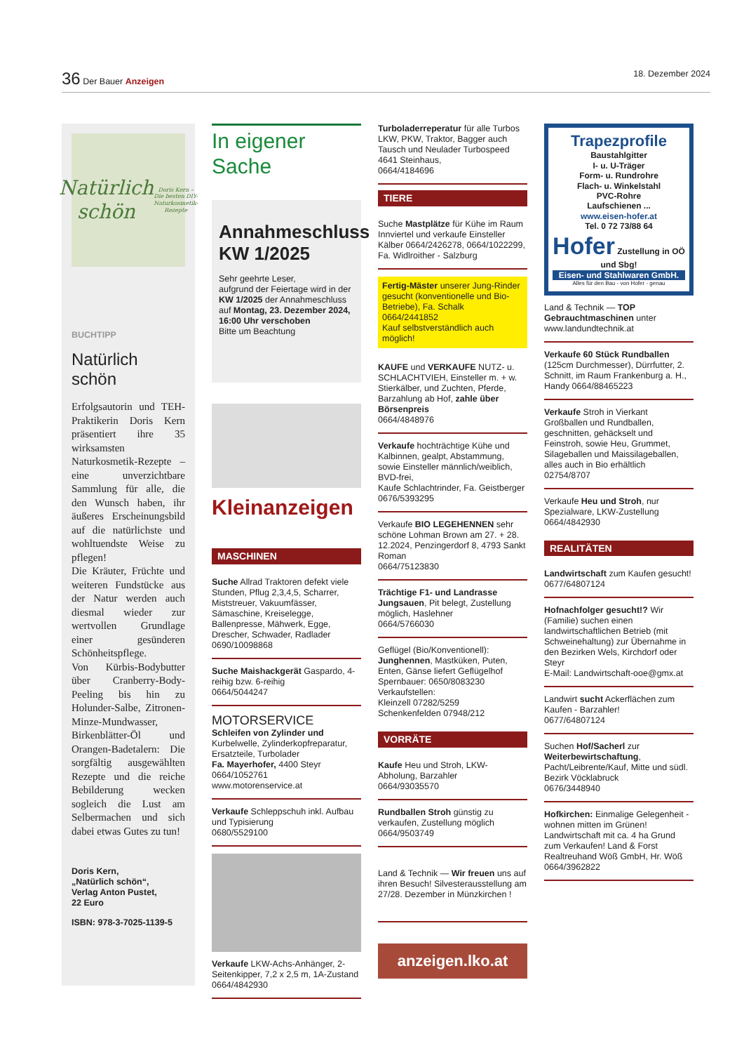36 Der Bauer Anzeigen 18. Dezember 2024
Natürlich schön
Doris Kern – Die besten DIY-Naturkosmetik-Rezepte
BUCHTIPP
Natürlich schön
Erfolgsautorin und TEH-Praktikerin Doris Kern präsentiert ihre 35 wirksamsten Naturkosmetik-Rezepte – eine unverzichtbare Sammlung für alle, die den Wunsch haben, ihr äußeres Erscheinungsbild auf die natürlichste und wohltuendste Weise zu pflegen!
Die Kräuter, Früchte und weiteren Fundstücke aus der Natur werden auch diesmal wieder zur wertvollen Grundlage einer gesünderen Schönheitspflege.
Von Kürbis-Bodybutter über Cranberry-Body-Peeling bis hin zu Holunder-Salbe, Zitronen-Minze-Mundwasser, Birkenblätter-Öl und Orangen-Badetalern: Die sorgfältig ausgewählten Rezepte und die reiche Bebilderung wecken sogleich die Lust am Selbermachen und sich dabei etwas Gutes zu tun!
Doris Kern,
„Natürlich schön“,
Verlag Anton Pustet,
22 Euro
ISBN: 978-3-7025-1139-5
In eigener Sache
Annahmeschluss KW 1/2025
Sehr geehrte Leser,
aufgrund der Feiertage wird in der KW 1/2025 der Annahmeschluss auf Montag, 23. Dezember 2024, 16:00 Uhr verschoben
Bitte um Beachtung
Kleinanzeigen
MASCHINEN
Suche Allrad Traktoren defekt viele Stunden, Pflug 2,3,4,5, Scharrer, Miststreuer, Vakuumfässer, Sämaschine, Kreiselegge, Ballenpresse, Mähwerk, Egge, Drescher, Schwader, Radlader 0690/10098868
Suche Maishackgerät Gaspardo, 4-reihig bzw. 6-reihig
0664/5044247
MOTORSERVICE
Schleifen von Zylinder und Kurbelwelle, Zylinderkopfreparatur, Ersatzteile, Turbolader
Fa. Mayerhofer, 4400 Steyr
0664/1052761
www.motorenservice.at
Verkaufe Schleppschuh inkl. Aufbau und Typisierung
0680/5529100
Verkaufe LKW-Achs-Anhänger, 2-Seitenkipper, 7,2 x 2,5 m, 1A-Zustand
0664/4842930
Turboladerreperatur für alle Turbos LKW, PKW, Traktor, Bagger auch Tausch und Neulader Turbospeed 4641 Steinhaus,
0664/4184696
TIERE
Suche Mastplätze für Kühe im Raum Innviertel und verkaufe Einsteller Kälber 0664/2426278, 0664/1022299, Fa. Widlroither - Salzburg
Fertig-Mäster unserer Jung-Rinder gesucht (konventionelle und Bio-Betriebe), Fa. Schalk
0664/2441852
Kauf selbstverständlich auch möglich!
KAUFE und VERKAUFE NUTZ- u. SCHLACHTVIEH, Einsteller m. + w. Stierkälber, und Zuchten, Pferde, Barzahlung ab Hof, zahle über Börsenpreis
0664/4848976
Verkaufe hochträchtige Kühe und Kalbinnen, gealpt, Abstammung, sowie Einsteller männlich/weiblich, BVD-frei,
Kaufe Schlachtrinder, Fa. Geistberger 0676/5393295
Verkaufe BIO LEGEHENNEN sehr schöne Lohman Brown am 27. + 28. 12.2024, Penzingerdorf 8, 4793 Sankt Roman
0664/75123830
Trächtige F1- und Landrasse Jungsauen, Pit belegt, Zustellung möglich, Haslehner
0664/5766030
Geflügel (Bio/Konventionell): Junghennen, Mastküken, Puten, Enten, Gänse liefert Geflügelhof Spernbauer: 0650/8083230
Verkaufstellen:
Kleinzell 07282/5259
Schenkenfelden 07948/212
VORRÄTE
Kaufe Heu und Stroh, LKW-Abholung, Barzahler
0664/93035570
Rundballen Stroh günstig zu verkaufen, Zustellung möglich
0664/9503749
Land & Technik — Wir freuen uns auf ihren Besuch! Silvesterausstellung am 27/28. Dezember in Münzkirchen !
anzeigen.lko.at
Trapezprofile
Baustahlgitter
I- u. U-Träger
Form- u. Rundrohre
Flach- u. Winkelstahl
PVC-Rohre
Laufschienen ...
www.eisen-hofer.at
Tel. 0 72 73/88 64
Hofer Zustellung in OÖ und Sbg!
Eisen- und Stahlwaren GmbH.
Alles für den Bau - von Hofer - genau
Land & Technik — TOP Gebrauchtmaschinen unter www.landundtechnik.at
Verkaufe 60 Stück Rundballen (125cm Durchmesser), Dürrfutter, 2. Schnitt, im Raum Frankenburg a. H., Handy 0664/88465223
Verkaufe Stroh in Vierkant Großballen und Rundballen, geschnitten, gehäckselt und Feinstroh, sowie Heu, Grummet, Silageballen und Maissilageballen, alles auch in Bio erhältlich
02754/8707
Verkaufe Heu und Stroh, nur Spezialware, LKW-Zustellung
0664/4842930
REALITÄTEN
Landwirtschaft zum Kaufen gesucht!
0677/64807124
Hofnachfolger gesucht!? Wir (Familie) suchen einen landwirtschaftlichen Betrieb (mit Schweinehaltung) zur Übernahme in den Bezirken Wels, Kirchdorf oder Steyr
E-Mail: Landwirtschaft-ooe@gmx.at
Landwirt sucht Ackerflächen zum Kaufen - Barzahler!
0677/64807124
Suchen Hof/Sacherl zur Weiterbewirtschaftung, Pacht/Leibrente/Kauf, Mitte und südl. Bezirk Vöcklabruck
0676/3448940
Hofkirchen: Einmalige Gelegenheit - wohnen mitten im Grünen! Landwirtschaft mit ca. 4 ha Grund zum Verkaufen! Land & Forst Realtreuhand Wöß GmbH, Hr. Wöß
0664/3962822